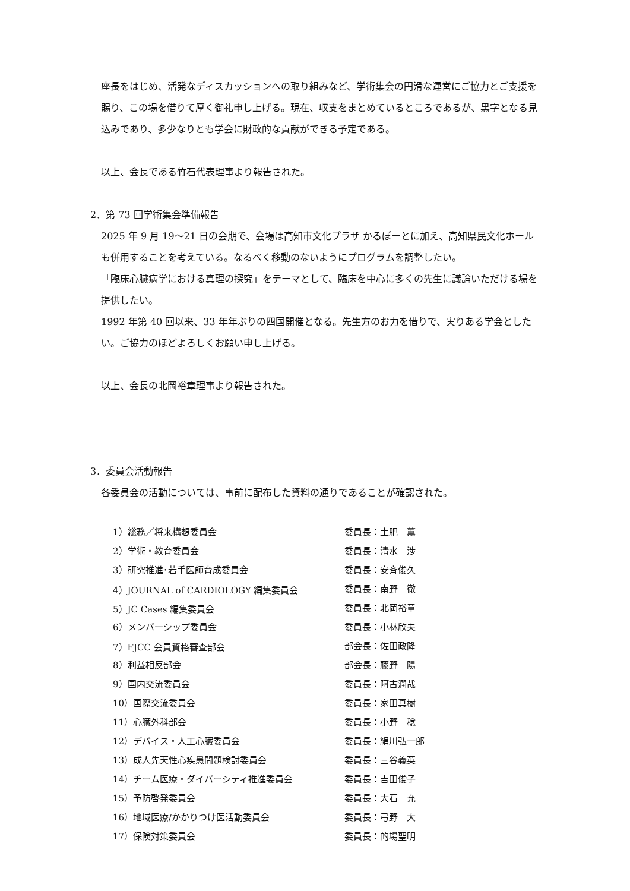座長をはじめ、活発なディスカッションへの取り組みなど、学術集会の円滑な運営にご協力とご支援を賜り、この場を借りて厚く御礼申し上げる。現在、収支をまとめているところであるが、黒字となる見込みであり、多少なりとも学会に財政的な貢献ができる予定である。
以上、会長である竹石代表理事より報告された。
2．第 73 回学術集会準備報告
2025 年 9 月 19～21 日の会期で、会場は高知市文化プラザ かるぽーとに加え、高知県民文化ホールも併用することを考えている。なるべく移動のないようにプログラムを調整したい。
「臨床心臓病学における真理の探究」をテーマとして、臨床を中心に多くの先生に議論いただける場を提供したい。
1992 年第 40 回以来、33 年年ぶりの四国開催となる。先生方のお力を借りで、実りある学会としたい。ご協力のほどよろしくお願い申し上げる。
以上、会長の北岡裕章理事より報告された。
3．委員会活動報告
各委員会の活動については、事前に配布した資料の通りであることが確認された。
| 1）総務／将来構想委員会 | 委員長：土肥 薫 |
| 2）学術・教育委員会 | 委員長：清水 渉 |
| 3）研究推進･若手医師育成委員会 | 委員長：安斉俊久 |
| 4）JOURNAL of CARDIOLOGY 編集委員会 | 委員長：南野 徹 |
| 5）JC Cases 編集委員会 | 委員長：北岡裕章 |
| 6）メンバーシップ委員会 | 委員長：小林欣夫 |
| 7）FJCC 会員資格審査部会 | 部会長：佐田政隆 |
| 8）利益相反部会 | 部会長：藤野 陽 |
| 9）国内交流委員会 | 委員長：阿古潤哉 |
| 10）国際交流委員会 | 委員長：家田真樹 |
| 11）心臓外科部会 | 委員長：小野 稔 |
| 12）デバイス・人工心臓委員会 | 委員長：絹川弘一郎 |
| 13）成人先天性心疾患問題検討委員会 | 委員長：三谷義英 |
| 14）チーム医療・ダイバーシティ推進委員会 | 委員長：吉田俊子 |
| 15）予防啓発委員会 | 委員長：大石 充 |
| 16）地域医療/かかりつけ医活動委員会 | 委員長：弓野 大 |
| 17）保険対策委員会 | 委員長：的場聖明 |